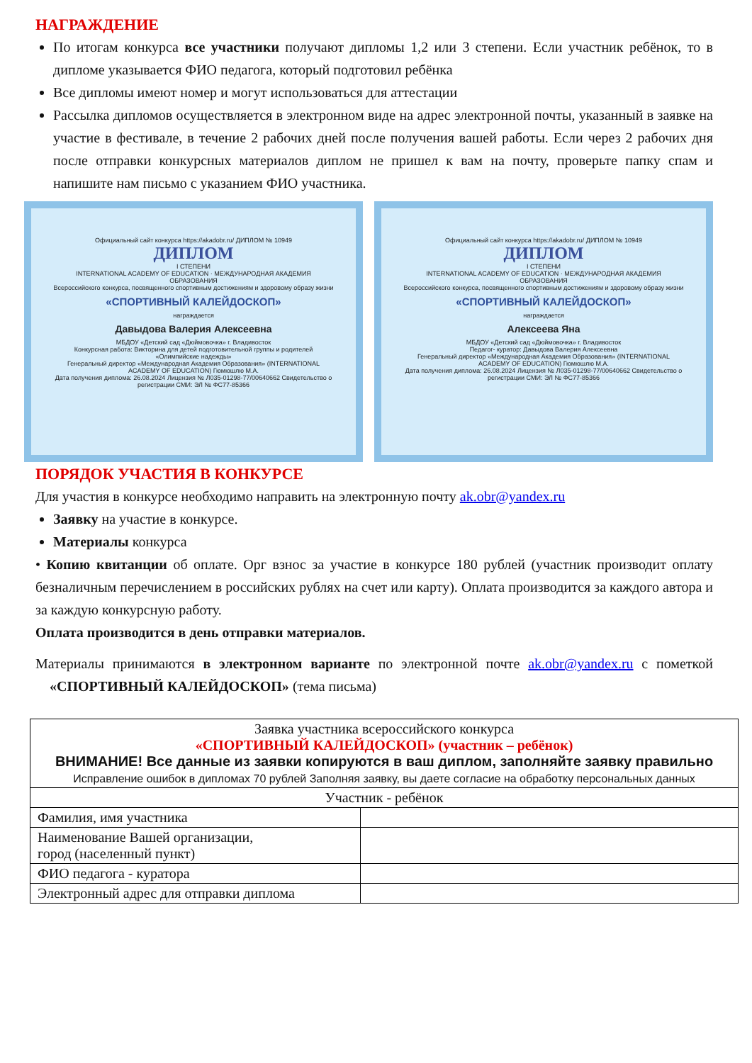НАГРАЖДЕНИЕ
По итогам конкурса все участники получают дипломы 1,2 или 3 степени. Если участник ребёнок, то в дипломе указывается ФИО педагога, который подготовил ребёнка
Все дипломы имеют номер и могут использоваться для аттестации
Рассылка дипломов осуществляется в электронном виде на адрес электронной почты, указанный в заявке на участие в фестивале, в течение 2 рабочих дней после получения вашей работы. Если через 2 рабочих дня после отправки конкурсных материалов диплом не пришел к вам на почту, проверьте папку спам и напишите нам письмо с указанием ФИО участника.
Официальный сайт конкурса https://akadobr.ru/ ДИПЛОМ № 10949
ДИПЛОМ
I СТЕПЕНИ
INTERNATIONAL ACADEMY OF EDUCATION · МЕЖДУНАРОДНАЯ АКАДЕМИЯ ОБРАЗОВАНИЯ
Всероссийского конкурса, посвященного спортивным достижениям и здоровому образу жизни
«СПОРТИВНЫЙ КАЛЕЙДОСКОП»
награждается
Давыдова Валерия Алексеевна
МБДОУ «Детский сад «Дюймовочка» г. Владивосток
Конкурсная работа: Викторина для детей подготовительной группы и родителей «Олимпийские надежды»
Генеральный директор «Международная Академия Образования» (INTERNATIONAL ACADEMY OF EDUCATION) Гюмюшлю М.А.
Дата получения диплома: 26.08.2024 Лицензия № Л035-01298-77/00640662 Свидетельство о регистрации СМИ: ЭЛ № ФС77-85366
Официальный сайт конкурса https://akadobr.ru/ ДИПЛОМ № 10949
ДИПЛОМ
I СТЕПЕНИ
INTERNATIONAL ACADEMY OF EDUCATION · МЕЖДУНАРОДНАЯ АКАДЕМИЯ ОБРАЗОВАНИЯ
Всероссийского конкурса, посвященного спортивным достижениям и здоровому образу жизни
«СПОРТИВНЫЙ КАЛЕЙДОСКОП»
награждается
Алексеева Яна
МБДОУ «Детский сад «Дюймовочка» г. Владивосток
Педагог- куратор: Давыдова Валерия Алексеевна
Генеральный директор «Международная Академия Образования» (INTERNATIONAL ACADEMY OF EDUCATION) Гюмюшлю М.А.
Дата получения диплома: 26.08.2024 Лицензия № Л035-01298-77/00640662 Свидетельство о регистрации СМИ: ЭЛ № ФС77-85366
ПОРЯДОК УЧАСТИЯ В КОНКУРСЕ
Для участия в конкурсе необходимо направить на электронную почту ak.obr@yandex.ru
Заявку на участие в конкурсе.
Материалы конкурса
• Копию квитанции об оплате. Орг взнос за участие в конкурсе 180 рублей (участник производит оплату безналичным перечислением в российских рублях на счет или карту). Оплата производится за каждого автора и за каждую конкурсную работу.
Оплата производится в день отправки материалов.
Материалы принимаются в электронном варианте по электронной почте ak.obr@yandex.ru с пометкой «СПОРТИВНЫЙ КАЛЕЙДОСКОП» (тема письма)
| Заявка участника всероссийского конкурса «СПОРТИВНЫЙ КАЛЕЙДОСКОП» (участник – ребёнок) ВНИМАНИЕ! Все данные из заявки копируются в ваш диплом, заполняйте заявку правильно Исправление ошибок в дипломах 70 рублей Заполняя заявку, вы даете согласие на обработку персональных данных | |
| Участник - ребёнок | |
| Фамилия, имя участника | |
| Наименование Вашей организации, город (населенный пункт) | |
| ФИО педагога - куратора | |
| Электронный адрес для отправки диплома | |